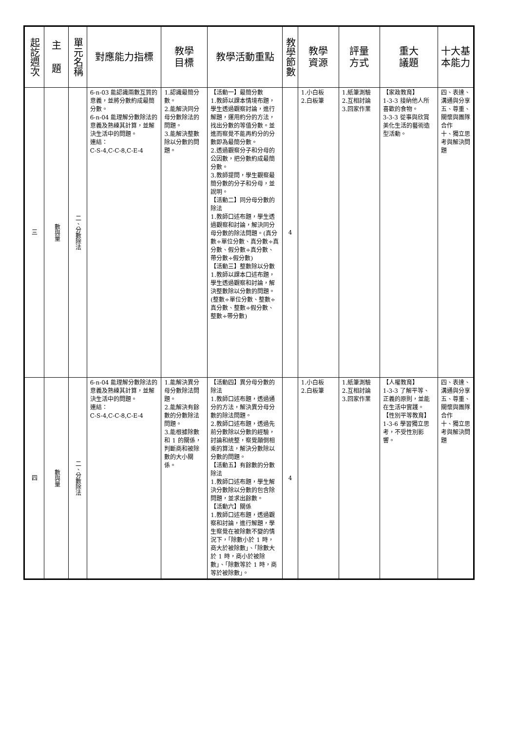| 起訖週次 | 主 題 | 單元名稱 | 對應能力指標 | 教學 目標 | 教學活動重點 | 教學節數 | 教學 資源 | 評量 方式 | 重大 議題 | 十大基 本能力 |
| --- | --- | --- | --- | --- | --- | --- | --- | --- | --- | --- |
| 三 | 數與量 | 二、分數除法 | 6-n-03 能認識兩數互質的意義，並將分數約成最簡分數。 6-n-04 能理解分數除法的意義及熟練其計算，並解決生活中的問題。 連結： C-S-4,C-C-8,C-E-4 | 1.認識最簡分數。 2.能解決同分母分數除法的問題。 3.能解決整數除以分數的問題。 | 【活動一】最簡分數 1.教師以課本情境布題，學生透過觀察討論，進行解題，運用約分的方法，找出分數的等值分數。並進而察覺不能再約分的分數即為最簡分數。 2.透過觀察分子和分母的公因數，把分數約成最簡分數。 3.教師提問，學生觀察最簡分數的分子和分母，並說明。 【活動二】同分母分數的除法 1.教師口述布題，學生透過觀察和討論，解決同分母分數的除法問題。(真分數÷單位分數、真分數÷真分數、假分數÷真分數、帶分數÷假分數) 【活動三】整數除以分數 1.教師以課本口述布題，學生透過觀察和討論，解決整數除以分數的問題。(整數÷單位分數、整數÷真分數、整數÷假分數、整數÷帶分數) | 4 | 1.小白板 2.白板筆 | 1.紙筆測驗 2.互相討論 3.回家作業 | 【家政教育】 1-3-3 接納他人所喜歡的食物。 3-3-3 從事與欣賞美化生活的藝術造型活動。 | 四、表達、溝通與分享 五、尊重、關懷與團隊合作 十、獨立思考與解決問題 |
| 四 | 數與量 | 二、分數除法 | 6-n-04 能理解分數除法的意義及熟練其計算，並解決生活中的問題。 連結： C-S-4,C-C-8,C-E-4 | 1.能解決異分母分數除法問題。 2.能解決有餘數的分數除法問題。 3.能根據除數和 1 的關係，判斷商和被除數的大小關係。 | 【活動四】異分母分數的除法 1.教師口述布題，透過通分的方法，解決異分母分數的除法問題。 2.教師口述布題，透過先前分數除以分數的經驗，討論和統整，察覺顛倒相乘的算法，解決分數除以分數的問題。 【活動五】有餘數的分數除法 1.教師口述布題，學生解決分數除以分數的包含除問題，並求出餘數。 【活動六】關係 1.教師口述布題，透過觀察和討論，進行解題，學生察覺在被除數不變的情況下，「除數小於 1 時，商大於被除數」、「除數大於 1 時，商小於被除數」、「除數等於 1 時，商等於被除數」。 | 4 | 1.小白板 2.白板筆 | 1.紙筆測驗 2.互相討論 3.回家作業 | 【人權教育】 1-3-3 了解平等、正義的原則，並能在生活中實踐。 【性別平等教育】 1-3-6 學習獨立思考，不受性別影響。 | 四、表達、溝通與分享 五、尊重、關懷與團隊合作 十、獨立思考與解決問題 |